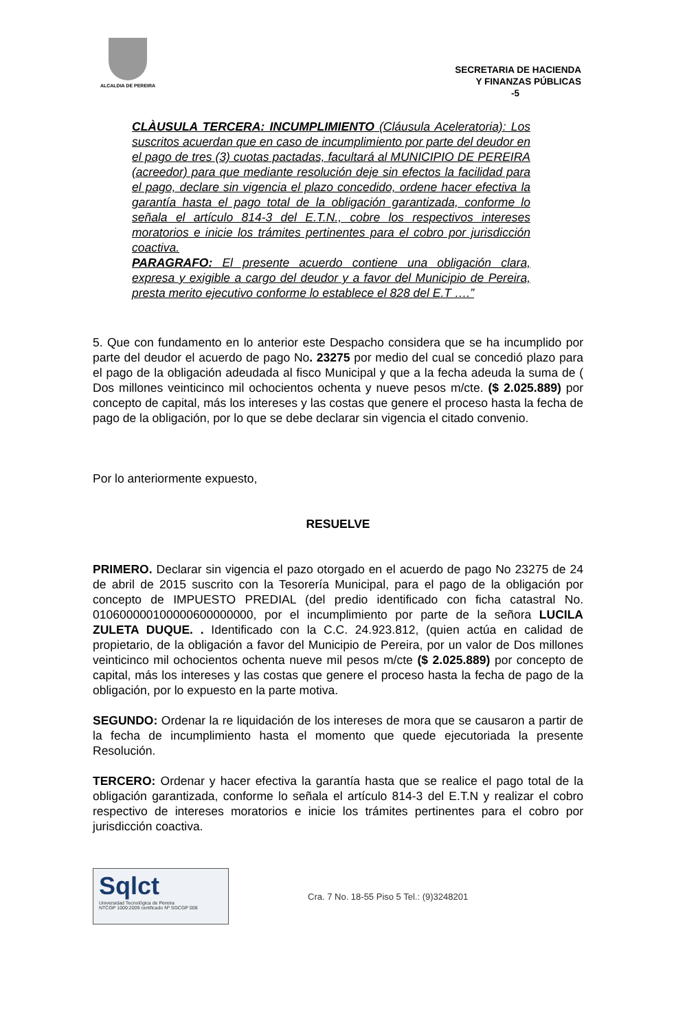ALCALDIA DE PEREIRA
SECRETARIA DE HACIENDA
Y FINANZAS PÚBLICAS
-5
CLÀUSULA TERCERA: INCUMPLIMIENTO (Cláusula Aceleratoria): Los suscritos acuerdan que en caso de incumplimiento por parte del deudor en el pago de tres (3) cuotas pactadas, facultará al MUNICIPIO DE PEREIRA (acreedor) para que mediante resolución deje sin efectos la facilidad para el pago, declare sin vigencia el plazo concedido, ordene hacer efectiva la garantía hasta el pago total de la obligación garantizada, conforme lo señala el artículo 814-3 del E.T.N., cobre los respectivos intereses moratorios e inicie los trámites pertinentes para el cobro por jurisdicción coactiva.
PARAGRAFO: El presente acuerdo contiene una obligación clara, expresa y exigible a cargo del deudor y a favor del Municipio de Pereira, presta merito ejecutivo conforme lo establece el 828 del E.T ….”
5. Que con fundamento en lo anterior este Despacho considera que se ha incumplido por parte del deudor el acuerdo de pago No. 23275 por medio del cual se concedió plazo para el pago de la obligación adeudada al fisco Municipal y que a la fecha adeuda la suma de ( Dos millones veinticinco mil ochocientos ochenta y nueve pesos m/cte. ($ 2.025.889) por concepto de capital, más los intereses y las costas que genere el proceso hasta la fecha de pago de la obligación, por lo que se debe declarar sin vigencia el citado convenio.
Por lo anteriormente expuesto,
RESUELVE
PRIMERO. Declarar sin vigencia el pazo otorgado en el acuerdo de pago No 23275 de 24 de abril de 2015 suscrito con la Tesorería Municipal, para el pago de la obligación por concepto de IMPUESTO PREDIAL (del predio identificado con ficha catastral No. 010600000100000600000000, por el incumplimiento por parte de la señora LUCILA ZULETA DUQUE. . Identificado con la C.C. 24.923.812, (quien actúa en calidad de propietario, de la obligación a favor del Municipio de Pereira, por un valor de Dos millones veinticinco mil ochocientos ochenta nueve mil pesos m/cte ($ 2.025.889) por concepto de capital, más los intereses y las costas que genere el proceso hasta la fecha de pago de la obligación, por lo expuesto en la parte motiva.
SEGUNDO: Ordenar la re liquidación de los intereses de mora que se causaron a partir de la fecha de incumplimiento hasta el momento que quede ejecutoriada la presente Resolución.
TERCERO: Ordenar y hacer efectiva la garantía hasta que se realice el pago total de la obligación garantizada, conforme lo señala el artículo 814-3 del E.T.N y realizar el cobro respectivo de intereses moratorios e inicie los trámites pertinentes para el cobro por jurisdicción coactiva.
Sqlct
Universidad Tecnológica de Pereira
NTCGP 1000:2009 certificado Nº SGCGP 008
Cra. 7 No. 18-55 Piso 5 Tel.: (9)3248201